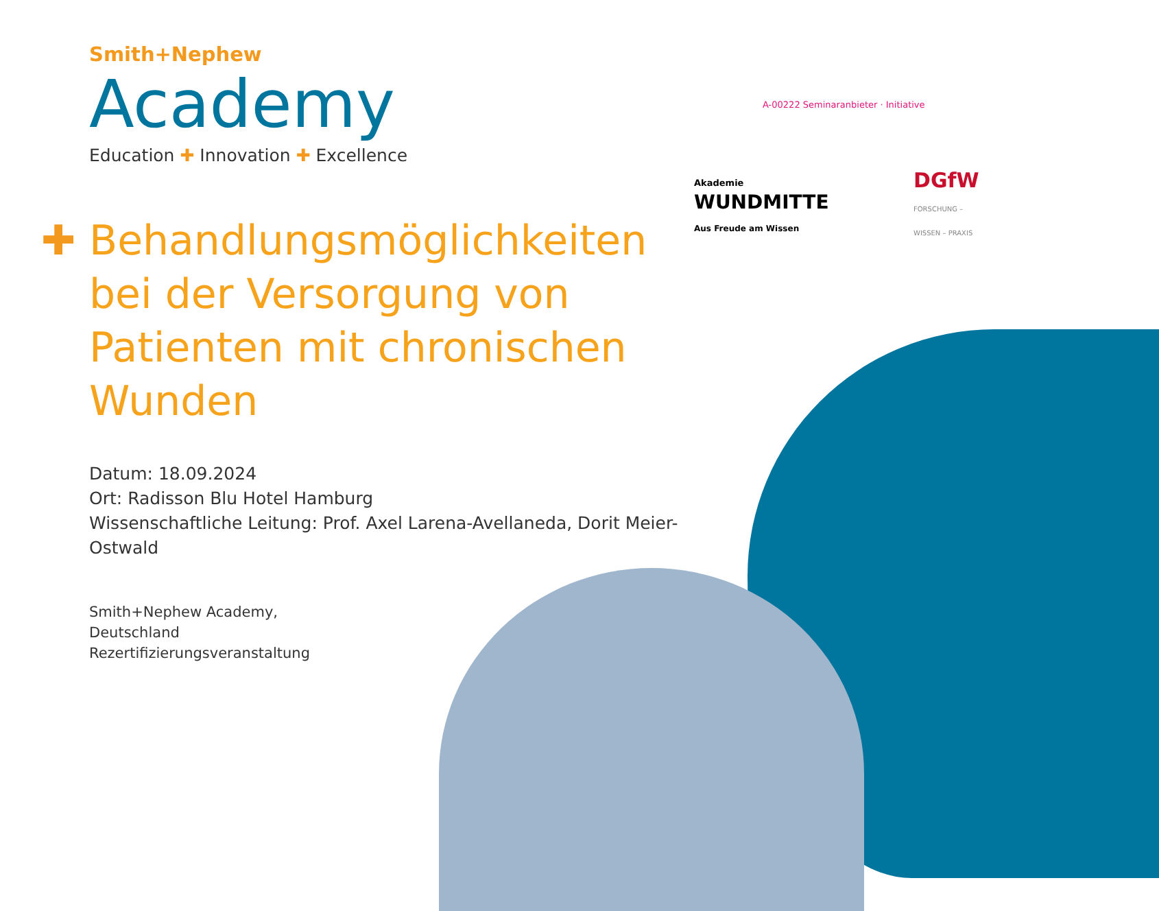A-00222 Seminaranbieter · Initiative
Akademie
WUNDMITTE
Aus Freude am Wissen
DGfW
FORSCHUNG – WISSEN – PRAXIS
Smith+Nephew
Academy
Education ✚ Innovation ✚ Excellence
✚ Behandlungsmöglichkeiten
bei der Versorgung von
Patienten mit chronischen
Wunden
Datum: 18.09.2024
Ort: Radisson Blu Hotel Hamburg
Wissenschaftliche Leitung: Prof. Axel Larena-Avellaneda, Dorit Meier-Ostwald
Smith+Nephew Academy,
Deutschland
Rezertifizierungsveranstaltung